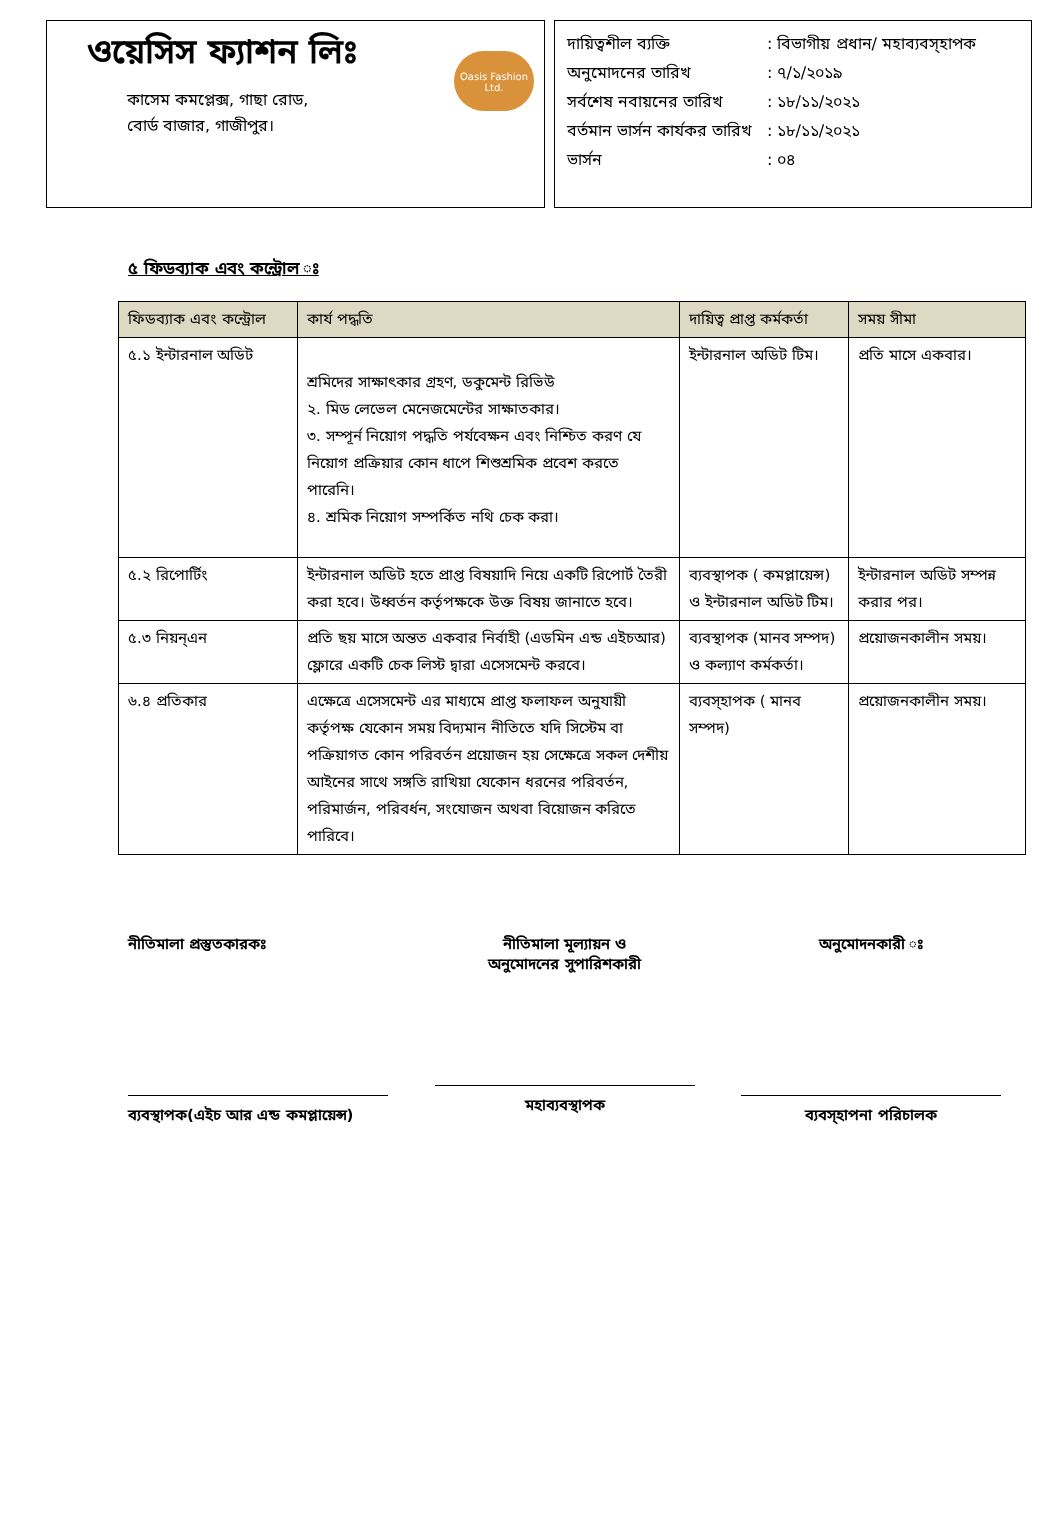ওয়েসিস ফ্যাশন লিঃ
কাসেম কমপ্লেক্স, গাছা রোড,
বোর্ড বাজার, গাজীপুর।
Oasis Fashion Ltd.
দায়িত্বশীল ব্যক্তি: বিভাগীয় প্রধান/ মহাব্যবস্হাপক
অনুমোদনের তারিখ: ৭/১/২০১৯
সর্বশেষ নবায়নের তারিখ: ১৮/১১/২০২১
বর্তমান ভার্সন কার্যকর তারিখ: ১৮/১১/২০২১
ভার্সন: ০৪
৫ ফিডব্যাক এবং কন্ট্রোল ঃ
| ফিডব্যাক এবং কন্ট্রোল | কার্য পদ্ধতি | দায়িত্ব প্রাপ্ত কর্মকর্তা | সময় সীমা |
| --- | --- | --- | --- |
| ৫.১ ইন্টারনাল অডিট | শ্রমিদের সাক্ষাৎকার গ্রহণ, ডকুমেন্ট রিভিউ ২. মিড লেভেল মেনেজমেন্টের সাক্ষাতকার। ৩. সম্পূর্ন নিয়োগ পদ্ধতি পর্যবেক্ষন এবং নিশ্চিত করণ যে নিয়োগ প্রক্রিয়ার কোন ধাপে শিশুশ্রমিক প্রবেশ করতে পারেনি। ৪. শ্রমিক নিয়োগ সম্পর্কিত নথি চেক করা। | ইন্টারনাল অডিট টিম। | প্রতি মাসে একবার। |
| ৫.২ রিপোর্টিং | ইন্টারনাল অডিট হতে প্রাপ্ত বিষয়াদি নিয়ে একটি রিপোর্ট তৈরী করা হবে। উধ্বর্তন কর্তৃপক্ষকে উক্ত বিষয় জানাতে হবে। | ব্যবস্থাপক ( কমপ্লায়েন্স) ও ইন্টারনাল অডিট টিম। | ইন্টারনাল অডিট সম্পন্ন করার পর। |
| ৫.৩ নিয়ন্এন | প্রতি ছয় মাসে অন্তত একবার নির্বাহী (এডমিন এন্ড এইচআর) ফ্লোরে একটি চেক লিস্ট দ্বারা এসেসমেন্ট করবে। | ব্যবস্থাপক (মানব সম্পদ) ও কল্যাণ কর্মকর্তা। | প্রয়োজনকালীন সময়। |
| ৬.৪ প্রতিকার | এক্ষেত্রে এসেসমেন্ট এর মাধ্যমে প্রাপ্ত ফলাফল অনুযায়ী কর্তৃপক্ষ যেকোন সময় বিদ্যমান নীতিতে যদি সিস্টেম বা পক্রিয়াগত কোন পরিবর্তন প্রয়োজন হয় সেক্ষেত্রে সকল দেশীয় আইনের সাথে সঙ্গতি রাখিয়া যেকোন ধরনের পরিবর্তন, পরিমার্জন, পরিবর্ধন, সংযোজন অথবা বিয়োজন করিতে পারিবে। | ব্যবস্হাপক ( মানব সম্পদ) | প্রয়োজনকালীন সময়। |
নীতিমালা প্রস্তুতকারকঃ
ব্যবস্থাপক(এইচ আর এন্ড কমপ্লায়েন্স)
নীতিমালা মূল্যায়ন ও
অনুমোদনের সুপারিশকারী
মহাব্যবস্থাপক
অনুমোদনকারী ঃ
ব্যবস্হাপনা পরিচালক